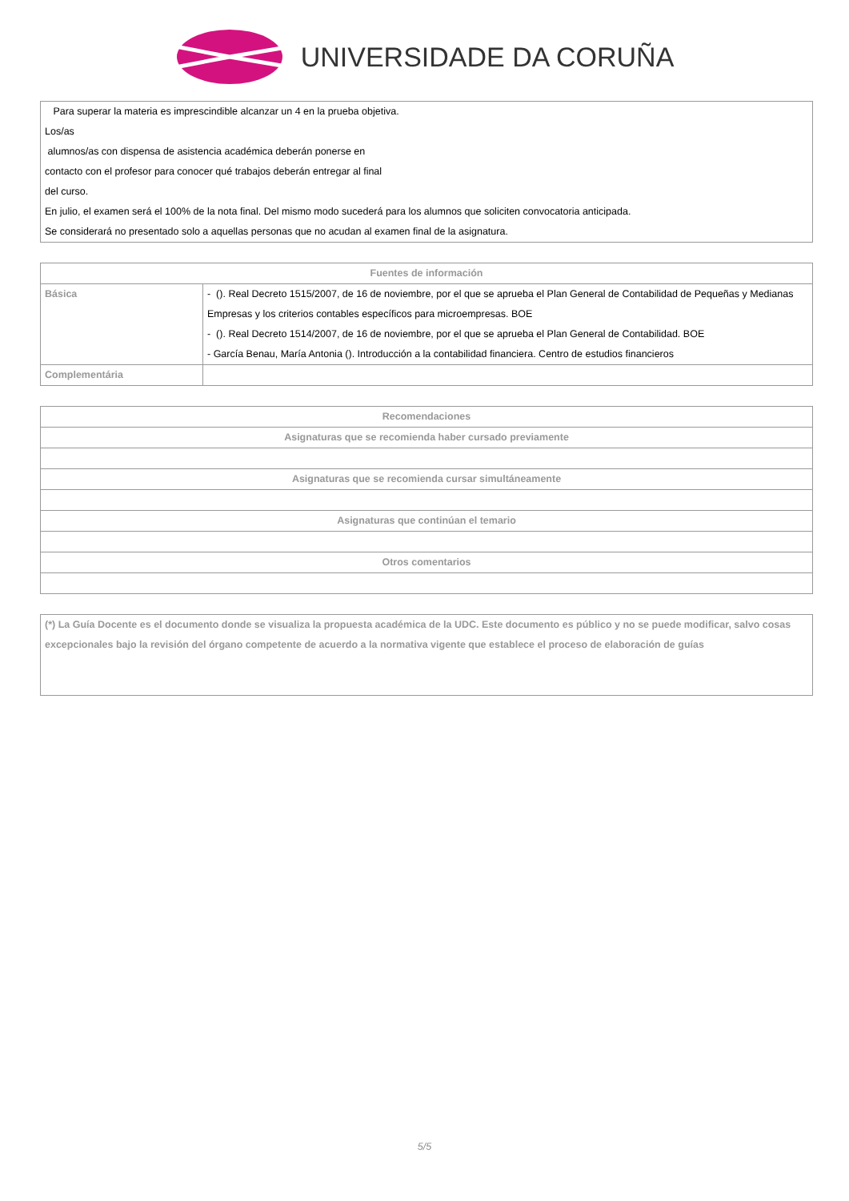UNIVERSIDADE DA CORUÑA
| Para superar la materia es imprescindible alcanzar un 4 en la prueba objetiva. Los/as alumnos/as con dispensa de asistencia académica deberán ponerse en contacto con el profesor para conocer qué trabajos deberán entregar al final del curso. En julio, el examen será el 100% de la nota final. Del mismo modo sucederá para los alumnos que soliciten convocatoria anticipada. Se considerará no presentado solo a aquellas personas que no acudan al examen final de la asignatura. |
| Fuentes de información | |
| --- | --- |
| Básica | - (). Real Decreto 1515/2007, de 16 de noviembre, por el que se aprueba el Plan General de Contabilidad de Pequeñas y Medianas Empresas y los criterios contables específicos para microempresas. BOE - (). Real Decreto 1514/2007, de 16 de noviembre, por el que se aprueba el Plan General de Contabilidad. BOE - García Benau, María Antonia (). Introducción a la contabilidad financiera. Centro de estudios financieros |
| Complementária | |
| Recomendaciones |
| --- |
| Asignaturas que se recomienda haber cursado previamente |
| Asignaturas que se recomienda cursar simultáneamente |
| Asignaturas que continúan el temario |
| Otros comentarios |
| (*) La Guía Docente es el documento donde se visualiza la propuesta académica de la UDC. Este documento es público y no se puede modificar, salvo cosas excepcionales bajo la revisión del órgano competente de acuerdo a la normativa vigente que establece el proceso de elaboración de guías |
5/5